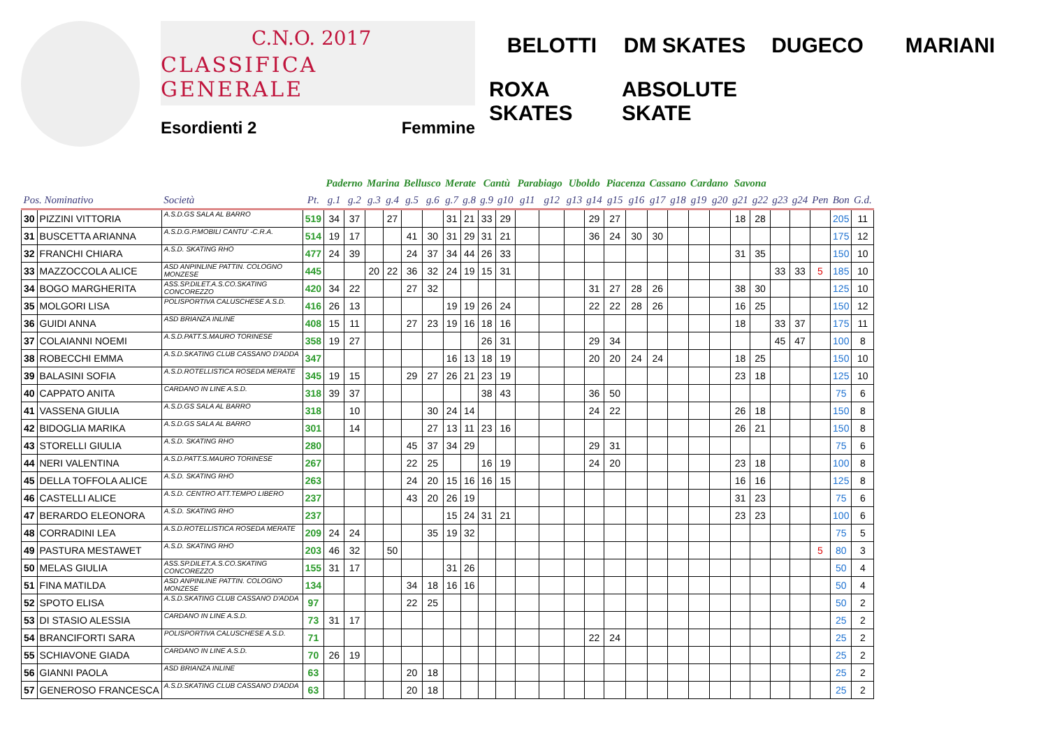C.N.O. 2017
CLASSIFICA GENERALE
Esordienti 2 Femmine
BELOTTI
DM SKATES
DUGECO
MARIANI
ROXA SKATES
ABSOLUTE SKATE
| | | | | Paderno | | Marina | | Bellusco | | Merate | | Cantù | | Parabiago | | Uboldo | | Piacenza | | Cassano | | Cardano | | Savona | | | | | | |
| --- | --- | --- | --- | --- | --- | --- | --- | --- | --- | --- | --- | --- | --- | --- | --- | --- | --- | --- | --- | --- | --- | --- | --- | --- | --- | --- | --- | --- | --- | --- |
| Pos. Nominativo | | Società | Pt. | g.1 | g.2 | g.3 | g.4 | g.5 | g.6 | g.7 | g.8 | g.9 | g10 | g11 | g12 | g13 | g14 | g15 | g16 | g17 | g18 | g19 | g20 | g21 | g22 | g23 | g24 | Pen | Bon | G.d. |
| 30 | PIZZINI VITTORIA | A.S.D.GS SALA AL BARRO | 519 | 34 | 37 | | 27 | | | 31 | 21 | 33 | 29 | | | | 29 | 27 | | | | | | 18 | 28 | | | | 205 | 11 |
| 31 | BUSCETTA ARIANNA | A.S.D.G.P.MOBILI CANTU' -C.R.A. | 514 | 19 | 17 | | | 41 | 30 | 31 | 29 | 31 | 21 | | | | 36 | 24 | 30 | 30 | | | | | | | | | 175 | 12 |
| 32 | FRANCHI CHIARA | A.S.D. SKATING RHO | 477 | 24 | 39 | | | 24 | 37 | 34 | 44 | 26 | 33 | | | | | | | | | | | 31 | 35 | | | | 150 | 10 |
| 33 | MAZZOCCOLA ALICE | ASD ANPINLINE PATTIN. COLOGNO MONZESE | 445 | | | 20 | 22 | 36 | 32 | 24 | 19 | 15 | 31 | | | | | | | | | | | | | 33 | 33 | 5 | 185 | 10 |
| 34 | BOGO MARGHERITA | ASS.SP.DILET.A.S.CO.SKATING CONCOREZZO | 420 | 34 | 22 | | | 27 | 32 | | | | | | | | 31 | 27 | 28 | 26 | | | | 38 | 30 | | | | 125 | 10 |
| 35 | MOLGORI LISA | POLISPORTIVA CALUSCHESE A.S.D. | 416 | 26 | 13 | | | | | 19 | 19 | 26 | 24 | | | | 22 | 22 | 28 | 26 | | | | 16 | 25 | | | | 150 | 12 |
| 36 | GUIDI ANNA | ASD BRIANZA INLINE | 408 | 15 | 11 | | | 27 | 23 | 19 | 16 | 18 | 16 | | | | | | | | | | | 18 | | 33 | 37 | | 175 | 11 |
| 37 | COLAIANNI NOEMI | A.S.D.PATT.S.MAURO TORINESE | 358 | 19 | 27 | | | | | | | 26 | 31 | | | | 29 | 34 | | | | | | | | 45 | 47 | | 100 | 8 |
| 38 | ROBECCHI EMMA | A.S.D.SKATING CLUB CASSANO D'ADDA | 347 | | | | | | | 16 | 13 | 18 | 19 | | | | 20 | 20 | 24 | 24 | | | | 18 | 25 | | | | 150 | 10 |
| 39 | BALASINI SOFIA | A.S.D.ROTELLISTICA ROSEDA MERATE | 345 | 19 | 15 | | | 29 | 27 | 26 | 21 | 23 | 19 | | | | | | | | | | | 23 | 18 | | | | 125 | 10 |
| 40 | CAPPATO ANITA | CARDANO IN LINE A.S.D. | 318 | 39 | 37 | | | | | | | 38 | 43 | | | | 36 | 50 | | | | | | | | | | | 75 | 6 |
| 41 | VASSENA GIULIA | A.S.D.GS SALA AL BARRO | 318 | | 10 | | | | 30 | 24 | 14 | | | | | | 24 | 22 | | | | | | 26 | 18 | | | | 150 | 8 |
| 42 | BIDOGLIA MARIKA | A.S.D.GS SALA AL BARRO | 301 | | 14 | | | | 27 | 13 | 11 | 23 | 16 | | | | | | | | | | | 26 | 21 | | | | 150 | 8 |
| 43 | STORELLI GIULIA | A.S.D. SKATING RHO | 280 | | | | | 45 | 37 | 34 | 29 | | | | | | 29 | 31 | | | | | | | | | | | 75 | 6 |
| 44 | NERI VALENTINA | A.S.D.PATT.S.MAURO TORINESE | 267 | | | | | 22 | 25 | | | 16 | 19 | | | | 24 | 20 | | | | | | 23 | 18 | | | | 100 | 8 |
| 45 | DELLA TOFFOLA ALICE | A.S.D. SKATING RHO | 263 | | | | | 24 | 20 | 15 | 16 | 16 | 15 | | | | | | | | | | | 16 | 16 | | | | 125 | 8 |
| 46 | CASTELLI ALICE | A.S.D. CENTRO ATT.TEMPO LIBERO | 237 | | | | | 43 | 20 | 26 | 19 | | | | | | | | | | | | | 31 | 23 | | | | 75 | 6 |
| 47 | BERARDO ELEONORA | A.S.D. SKATING RHO | 237 | | | | | | | 15 | 24 | 31 | 21 | | | | | | | | | | | 23 | 23 | | | | 100 | 6 |
| 48 | CORRADINI LEA | A.S.D.ROTELLISTICA ROSEDA MERATE | 209 | 24 | 24 | | | | 35 | 19 | 32 | | | | | | | | | | | | | | | | | | 75 | 5 |
| 49 | PASTURA MESTAWET | A.S.D. SKATING RHO | 203 | 46 | 32 | | 50 | | | | | | | | | | | | | | | | | | | | | 5 | 80 | 3 |
| 50 | MELAS GIULIA | ASS.SP.DILET.A.S.CO.SKATING CONCOREZZO | 155 | 31 | 17 | | | | | 31 | 26 | | | | | | | | | | | | | | | | | | 50 | 4 |
| 51 | FINA MATILDA | ASD ANPINLINE PATTIN. COLOGNO MONZESE | 134 | | | | | 34 | 18 | 16 | 16 | | | | | | | | | | | | | | | | | | 50 | 4 |
| 52 | SPOTO ELISA | A.S.D.SKATING CLUB CASSANO D'ADDA | 97 | | | | | 22 | 25 | | | | | | | | | | | | | | | | | | | | 50 | 2 |
| 53 | DI STASIO ALESSIA | CARDANO IN LINE A.S.D. | 73 | 31 | 17 | | | | | | | | | | | | | | | | | | | | | | | | 25 | 2 |
| 54 | BRANCIFORTI SARA | POLISPORTIVA CALUSCHESE A.S.D. | 71 | | | | | | | | | | | | | | 22 | 24 | | | | | | | | | | | 25 | 2 |
| 55 | SCHIAVONE GIADA | CARDANO IN LINE A.S.D. | 70 | 26 | 19 | | | | | | | | | | | | | | | | | | | | | | | | 25 | 2 |
| 56 | GIANNI PAOLA | ASD BRIANZA INLINE | 63 | | | | | 20 | 18 | | | | | | | | | | | | | | | | | | | | 25 | 2 |
| 57 | GENEROSO FRANCESCA | A.S.D.SKATING CLUB CASSANO D'ADDA | 63 | | | | | 20 | 18 | | | | | | | | | | | | | | | | | | | | 25 | 2 |